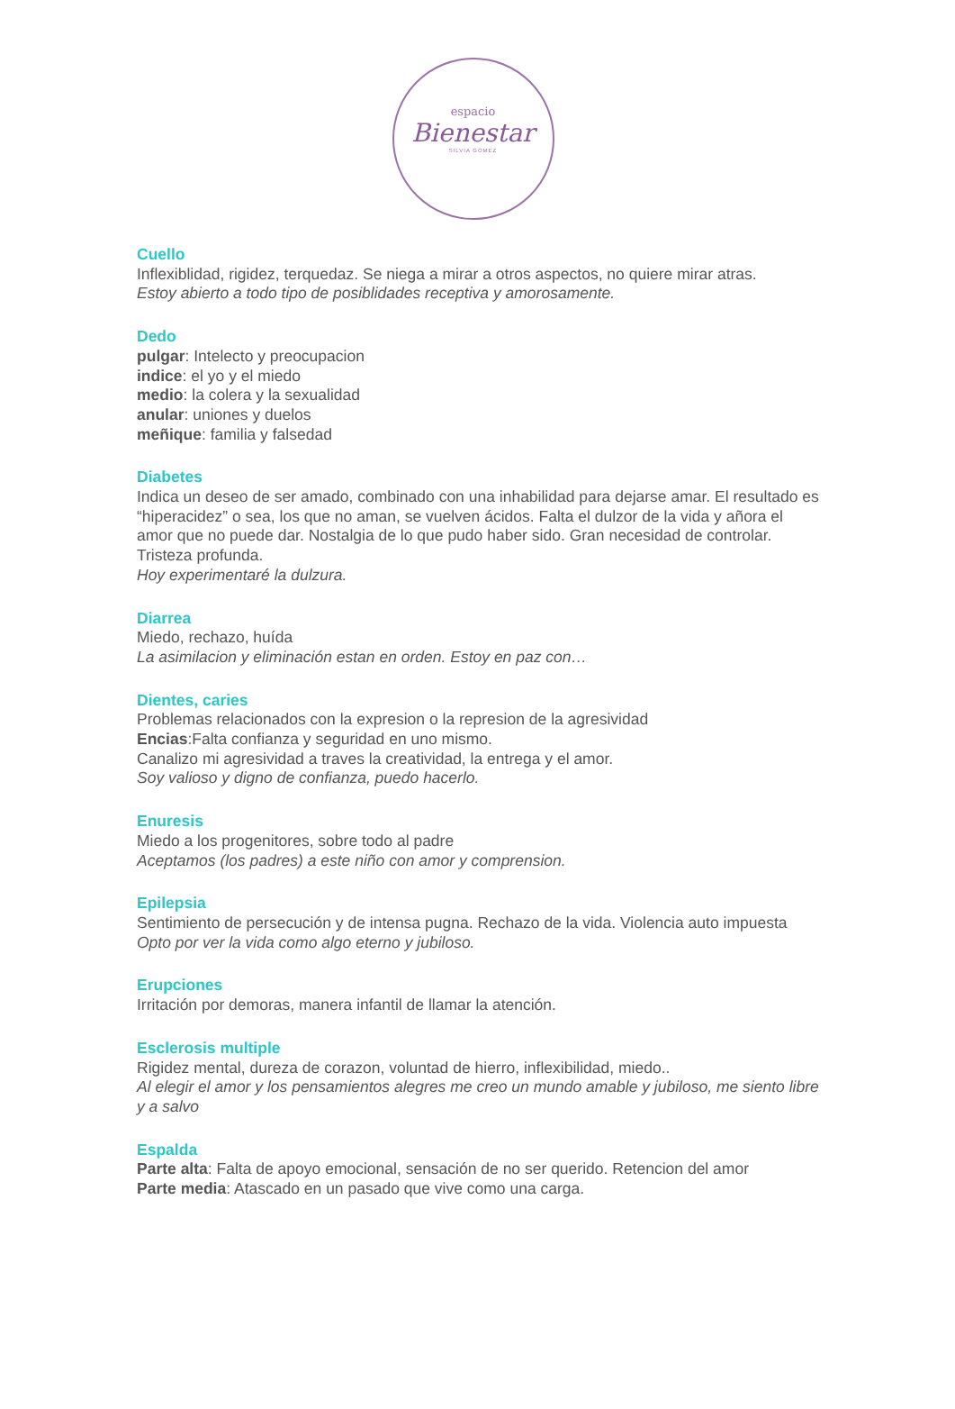espacio
Bienestar
SILVIA GOMEZ
Cuello
Inflexiblidad, rigidez, terquedaz. Se niega a mirar a otros aspectos, no quiere mirar atras.
Estoy abierto a todo tipo de posiblidades receptiva y amorosamente.
Dedo
pulgar: Intelecto y preocupacion
indice: el yo y el miedo
medio: la colera y la sexualidad
anular: uniones y duelos
meñique: familia y falsedad
Diabetes
Indica un deseo de ser amado, combinado con una inhabilidad para dejarse amar. El resultado es “hiperacidez” o sea, los que no aman, se vuelven ácidos. Falta el dulzor de la vida y añora el amor que no puede dar. Nostalgia de lo que pudo haber sido. Gran necesidad de controlar. Tristeza profunda.
Hoy experimentaré la dulzura.
Diarrea
Miedo, rechazo, huída
La asimilacion y eliminación estan en orden. Estoy en paz con…
Dientes, caries
Problemas relacionados con la expresion o la represion de la agresividad
Encias:Falta confianza y seguridad en uno mismo.
Canalizo mi agresividad a traves la creatividad, la entrega y el amor.
Soy valioso y digno de confianza, puedo hacerlo.
Enuresis
Miedo a los progenitores, sobre todo al padre
Aceptamos (los padres) a este niño con amor y comprension.
Epilepsia
Sentimiento de persecución y de intensa pugna. Rechazo de la vida. Violencia auto impuesta
Opto por ver la vida como algo eterno y jubiloso.
Erupciones
Irritación por demoras, manera infantil de llamar la atención.
Esclerosis multiple
Rigidez mental, dureza de corazon, voluntad de hierro, inflexibilidad, miedo..
Al elegir el amor y los pensamientos alegres me creo un mundo amable y jubiloso, me siento libre y a salvo
Espalda
Parte alta: Falta de apoyo emocional, sensación de no ser querido. Retencion del amor
Parte media: Atascado en un pasado que vive como una carga.